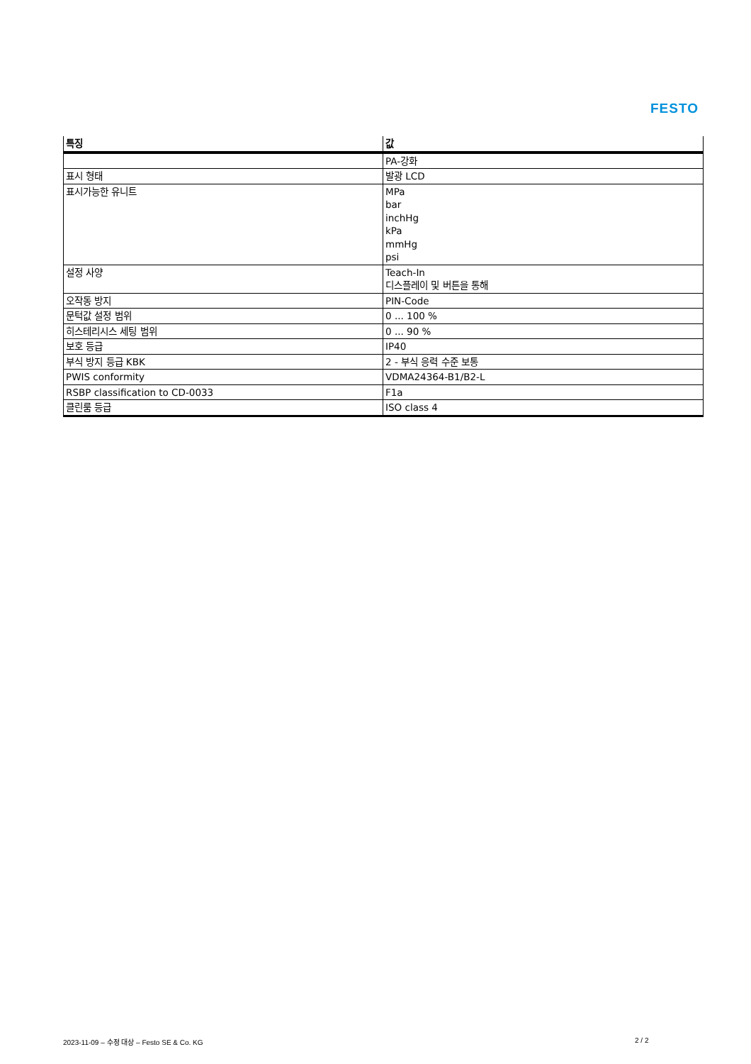FESTO
| 특징 | 값 |
| --- | --- |
| | PA-강화 |
| 표시 형태 | 발광 LCD |
| 표시가능한 유니트 | MPa bar inchHg kPa mmHg psi |
| 설정 사양 | Teach-In 디스플레이 및 버튼을 통해 |
| 오작동 방지 | PIN-Code |
| 문턱값 설정 범위 | 0 ... 100 % |
| 히스테리시스 세팅 범위 | 0 ... 90 % |
| 보호 등급 | IP40 |
| 부식 방지 등급 KBK | 2 - 부식 응력 수준 보통 |
| PWIS conformity | VDMA24364-B1/B2-L |
| RSBP classification to CD-0033 | F1a |
| 클린룸 등급 | ISO class 4 |
2023-11-09 – 수정 대상 – Festo SE & Co. KG
2 / 2